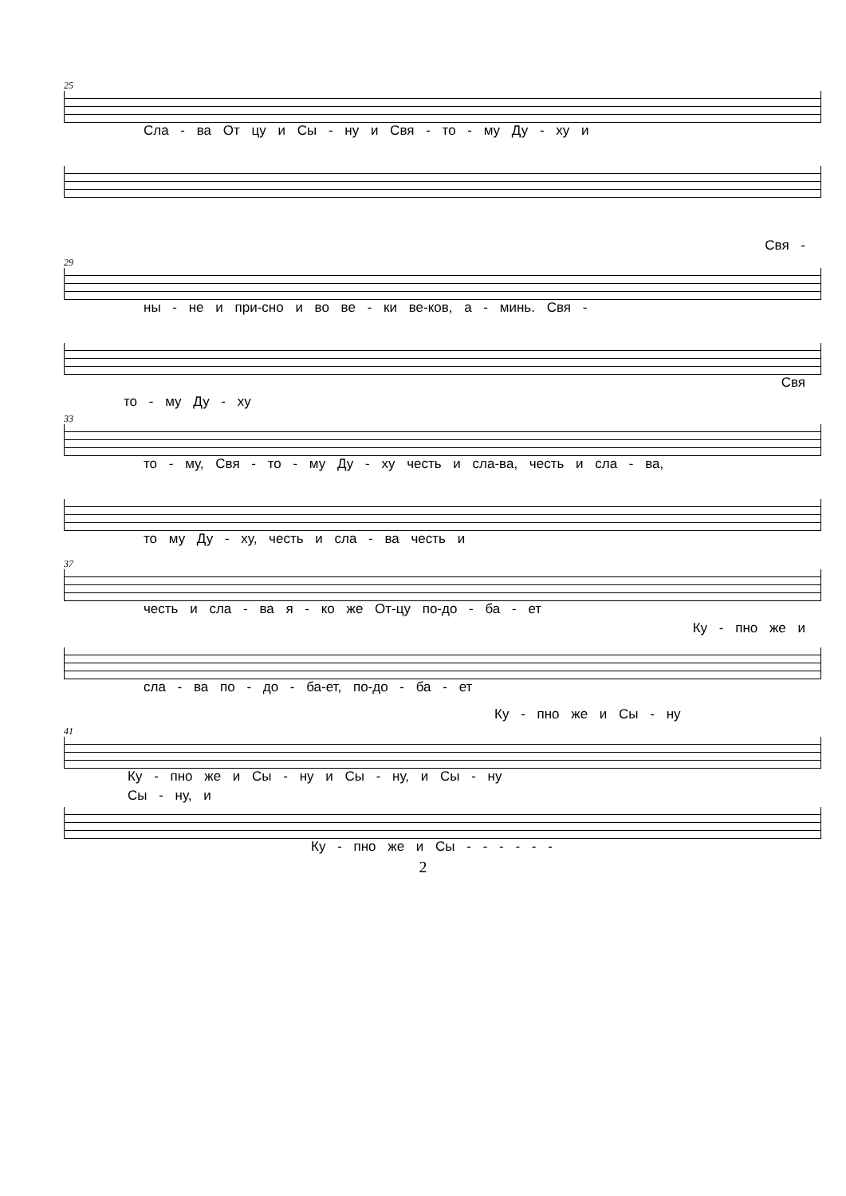25
Сла - ва От цу и Сы - ну и Свя - то - му Ду - ху и
Свя -
29
ны - не и при-сно и во ве - ки ве-ков, а - минь. Свя -
Свя
то - му Ду - ху
33
то - му, Свя - то - му Ду - ху честь и сла-ва, честь и сла - ва,
то му Ду - ху, честь и сла - ва честь и
37
честь и сла - ва я - ко же От-цу по-до - ба - ет
Ку - пно же и
сла - ва по - до - ба-ет, по-до - ба - ет
Ку - пно же и Сы - ну
41
Ку - пно же и Сы - ну и Сы - ну, и Сы - ну
Сы - ну, и
Ку - пно же и Сы - - - - - -
2